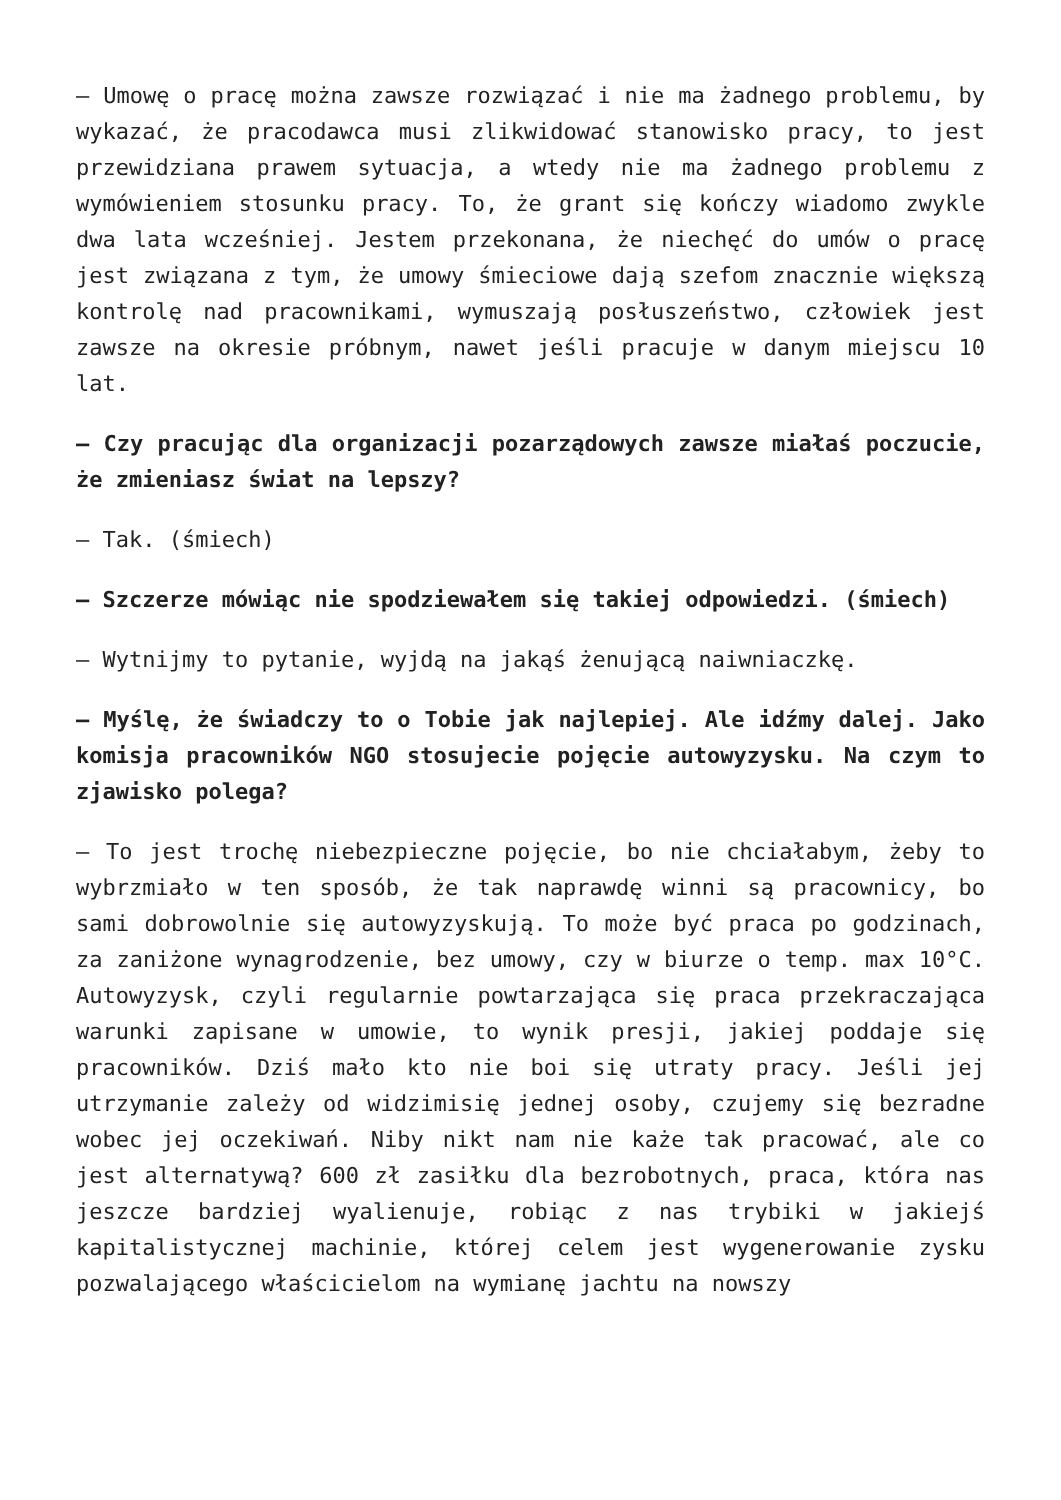– Umowę o pracę można zawsze rozwiązać i nie ma żadnego problemu, by wykazać, że pracodawca musi zlikwidować stanowisko pracy, to jest przewidziana prawem sytuacja, a wtedy nie ma żadnego problemu z wymówieniem stosunku pracy. To, że grant się kończy wiadomo zwykle dwa lata wcześniej. Jestem przekonana, że niechęć do umów o pracę jest związana z tym, że umowy śmieciowe dają szefom znacznie większą kontrolę nad pracownikami, wymuszają posłuszeństwo, człowiek jest zawsze na okresie próbnym, nawet jeśli pracuje w danym miejscu 10 lat.
– Czy pracując dla organizacji pozarządowych zawsze miałaś poczucie, że zmieniasz świat na lepszy?
– Tak. (śmiech)
– Szczerze mówiąc nie spodziewałem się takiej odpowiedzi. (śmiech)
– Wytnijmy to pytanie, wyjdą na jakąś żenującą naiwniaczkę.
– Myślę, że świadczy to o Tobie jak najlepiej. Ale idźmy dalej. Jako komisja pracowników NGO stosujecie pojęcie autowyzysku. Na czym to zjawisko polega?
– To jest trochę niebezpieczne pojęcie, bo nie chciałabym, żeby to wybrzmiało w ten sposób, że tak naprawdę winni są pracownicy, bo sami dobrowolnie się autowyzyskują. To może być praca po godzinach, za zaniżone wynagrodzenie, bez umowy, czy w biurze o temp. max 10°C. Autowyzysk, czyli regularnie powtarzająca się praca przekraczająca warunki zapisane w umowie, to wynik presji, jakiej poddaje się pracowników. Dziś mało kto nie boi się utraty pracy. Jeśli jej utrzymanie zależy od widzimisię jednej osoby, czujemy się bezradne wobec jej oczekiwań. Niby nikt nam nie każe tak pracować, ale co jest alternatywą? 600 zł zasiłku dla bezrobotnych, praca, która nas jeszcze bardziej wyalienuje, robiąc z nas trybiki w jakiejś kapitalistycznej machinie, której celem jest wygenerowanie zysku pozwalającego właścicielom na wymianę jachtu na nowszy